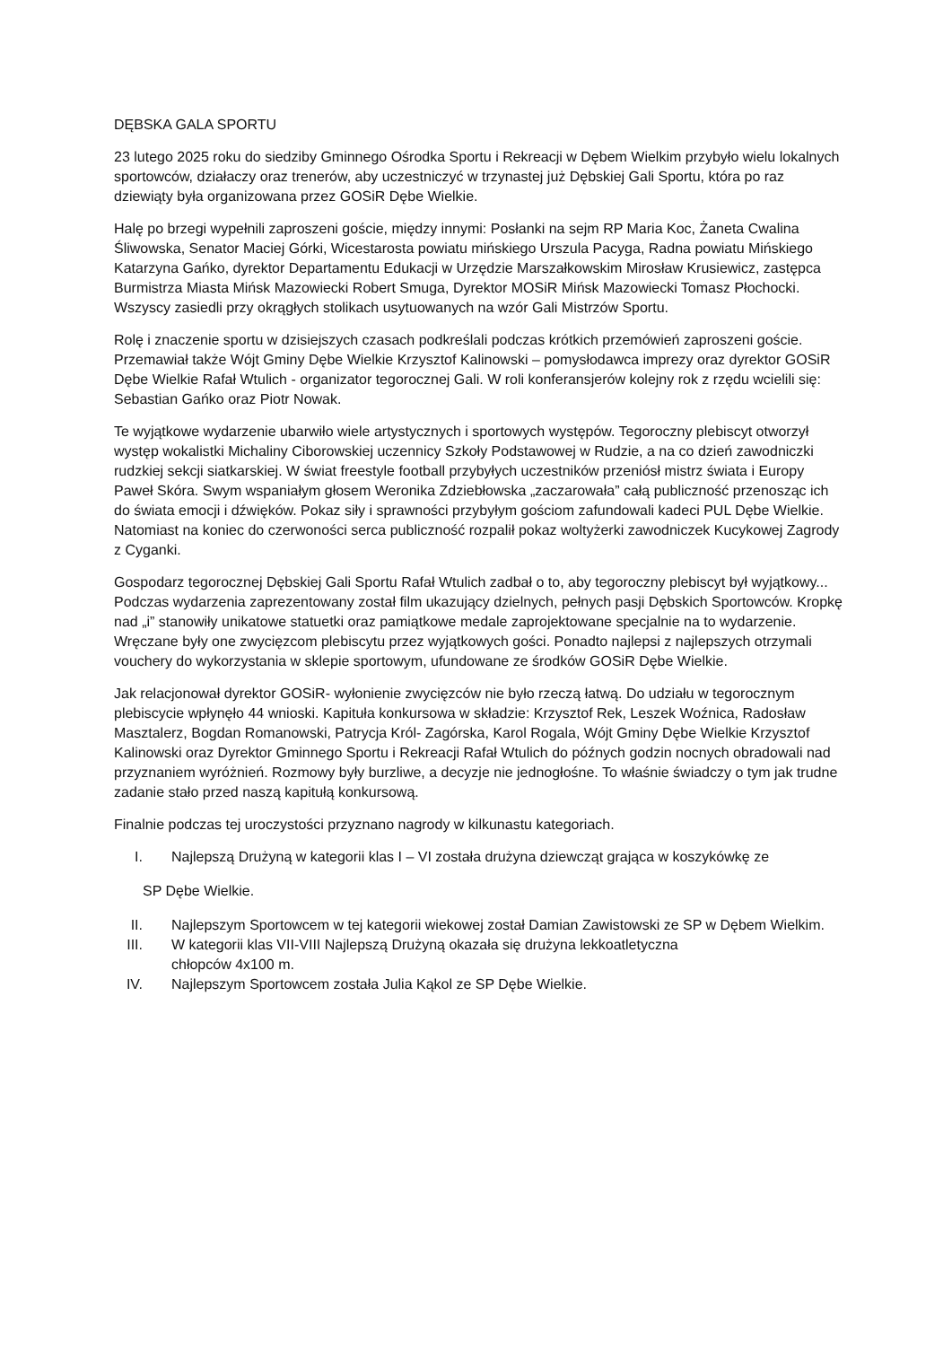DĘBSKA GALA SPORTU
23 lutego 2025 roku do siedziby Gminnego Ośrodka Sportu i Rekreacji w Dębem Wielkim przybyło wielu lokalnych sportowców, działaczy oraz trenerów, aby uczestniczyć w trzynastej już Dębskiej Gali Sportu, która po raz dziewiąty była organizowana przez GOSiR Dębe Wielkie.
Halę po brzegi wypełnili zaproszeni goście, między innymi: Posłanki na sejm RP Maria Koc, Żaneta Cwalina Śliwowska, Senator Maciej Górki, Wicestarosta powiatu mińskiego Urszula Pacyga, Radna powiatu Mińskiego Katarzyna Gańko, dyrektor Departamentu Edukacji w Urzędzie Marszałkowskim Mirosław Krusiewicz, zastępca Burmistrza Miasta Mińsk Mazowiecki Robert Smuga, Dyrektor MOSiR Mińsk Mazowiecki Tomasz Płochocki. Wszyscy zasiedli przy okrągłych stolikach usytuowanych na wzór Gali Mistrzów Sportu.
Rolę i znaczenie sportu w dzisiejszych czasach podkreślali podczas krótkich przemówień zaproszeni goście. Przemawiał także Wójt Gminy Dębe Wielkie Krzysztof Kalinowski – pomysłodawca imprezy oraz dyrektor GOSiR Dębe Wielkie Rafał Wtulich - organizator tegorocznej Gali. W roli konferansjerów kolejny rok z rzędu wcielili się: Sebastian Gańko oraz Piotr Nowak.
Te wyjątkowe wydarzenie ubarwiło wiele artystycznych i sportowych występów. Tegoroczny plebiscyt otworzył występ wokalistki Michaliny Ciborowskiej uczennicy Szkoły Podstawowej w Rudzie, a na co dzień zawodniczki rudzkiej sekcji siatkarskiej. W świat freestyle football przybyłych uczestników przeniósł mistrz świata i Europy Paweł Skóra. Swym wspaniałym głosem Weronika Zdziebłowska „zaczarowała” całą publiczność przenosząc ich do świata emocji i dźwięków. Pokaz siły i sprawności przybyłym gościom zafundowali kadeci PUL Dębe Wielkie. Natomiast na koniec do czerwoności serca publiczność rozpalił pokaz woltyżerki zawodniczek Kucykowej Zagrody z Cyganki.
Gospodarz tegorocznej Dębskiej Gali Sportu Rafał Wtulich zadbał o to, aby tegoroczny plebiscyt był wyjątkowy... Podczas wydarzenia zaprezentowany został film ukazujący dzielnych, pełnych pasji Dębskich Sportowców. Kropkę nad „i” stanowiły unikatowe statuetki oraz pamiątkowe medale zaprojektowane specjalnie na to wydarzenie. Wręczane były one zwycięzcom plebiscytu przez wyjątkowych gości. Ponadto najlepsi z najlepszych otrzymali vouchery do wykorzystania w sklepie sportowym, ufundowane ze środków GOSiR Dębe Wielkie.
Jak relacjonował dyrektor GOSiR- wyłonienie zwycięzców nie było rzeczą łatwą. Do udziału w tegorocznym plebiscycie wpłynęło 44 wnioski. Kapituła konkursowa w składzie: Krzysztof Rek, Leszek Woźnica, Radosław Masztalerz, Bogdan Romanowski, Patrycja Król- Zagórska, Karol Rogala, Wójt Gminy Dębe Wielkie Krzysztof Kalinowski oraz Dyrektor Gminnego Sportu i Rekreacji Rafał Wtulich do późnych godzin nocnych obradowali nad przyznaniem wyróżnień. Rozmowy były burzliwe, a decyzje nie jednogłośne. To właśnie świadczy o tym jak trudne zadanie stało przed naszą kapitułą konkursową.
Finalnie podczas tej uroczystości przyznano nagrody w kilkunastu kategoriach.
I. Najlepszą Drużyną w kategorii klas I – VI została drużyna dziewcząt grająca w koszykówkę ze
SP Dębe Wielkie.
II. Najlepszym Sportowcem w tej kategorii wiekowej został Damian Zawistowski ze SP w Dębem Wielkim.
III. W kategorii klas VII-VIII Najlepszą Drużyną okazała się drużyna lekkoatletyczna
chłopców 4x100 m.
IV. Najlepszym Sportowcem została Julia Kąkol ze SP Dębe Wielkie.